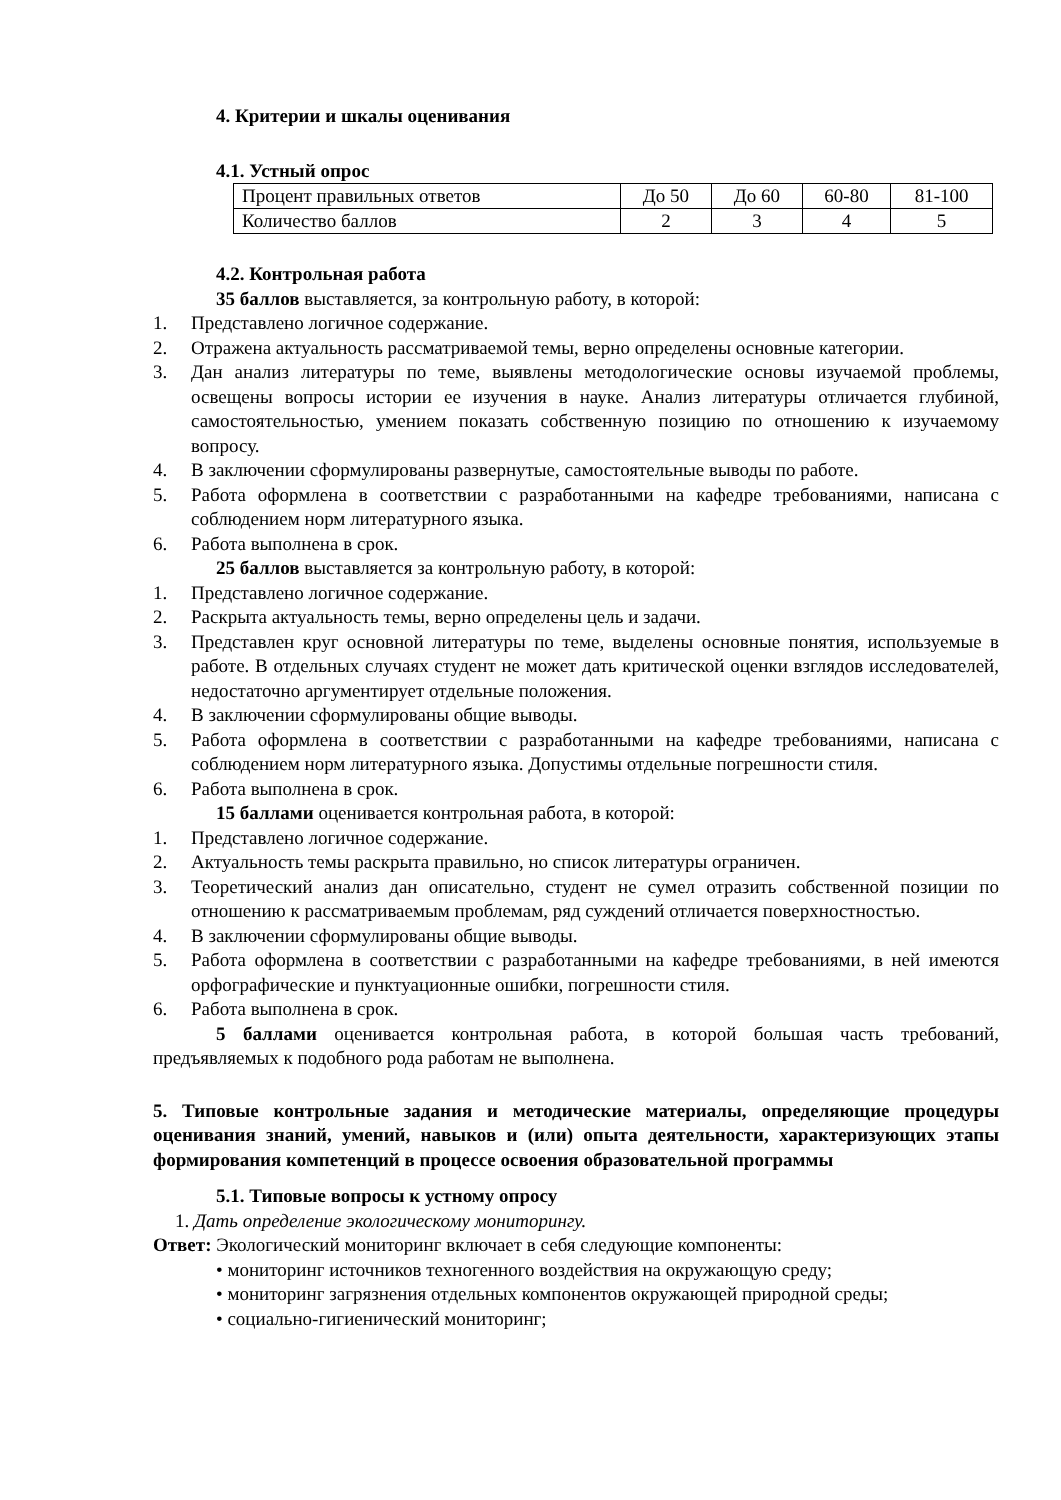4. Критерии и шкалы оценивания
4.1. Устный опрос
| Процент правильных ответов | До 50 | До 60 | 60-80 | 81-100 |
| Количество баллов | 2 | 3 | 4 | 5 |
4.2. Контрольная работа
35 баллов выставляется, за контрольную работу, в которой:
1. Представлено логичное содержание.
2. Отражена актуальность рассматриваемой темы, верно определены основные категории.
3. Дан анализ литературы по теме, выявлены методологические основы изучаемой проблемы, освещены вопросы истории ее изучения в науке. Анализ литературы отличается глубиной, самостоятельностью, умением показать собственную позицию по отношению к изучаемому вопросу.
4. В заключении сформулированы развернутые, самостоятельные выводы по работе.
5. Работа оформлена в соответствии с разработанными на кафедре требованиями, написана с соблюдением норм литературного языка.
6. Работа выполнена в срок.
25 баллов выставляется за контрольную работу, в которой:
1. Представлено логичное содержание.
2. Раскрыта актуальность темы, верно определены цель и задачи.
3. Представлен круг основной литературы по теме, выделены основные понятия, используемые в работе. В отдельных случаях студент не может дать критической оценки взглядов исследователей, недостаточно аргументирует отдельные положения.
4. В заключении сформулированы общие выводы.
5. Работа оформлена в соответствии с разработанными на кафедре требованиями, написана с соблюдением норм литературного языка. Допустимы отдельные погрешности стиля.
6. Работа выполнена в срок.
15 баллами оценивается контрольная работа, в которой:
1. Представлено логичное содержание.
2. Актуальность темы раскрыта правильно, но список литературы ограничен.
3. Теоретический анализ дан описательно, студент не сумел отразить собственной позиции по отношению к рассматриваемым проблемам, ряд суждений отличается поверхностностью.
4. В заключении сформулированы общие выводы.
5. Работа оформлена в соответствии с разработанными на кафедре требованиями, в ней имеются орфографические и пунктуационные ошибки, погрешности стиля.
6. Работа выполнена в срок.
5 баллами оценивается контрольная работа, в которой большая часть требований, предъявляемых к подобного рода работам не выполнена.
5. Типовые контрольные задания и методические материалы, определяющие процедуры оценивания знаний, умений, навыков и (или) опыта деятельности, характеризующих этапы формирования компетенций в процессе освоения образовательной программы
5.1. Типовые вопросы к устному опросу
1. Дать определение экологическому мониторингу.
Ответ: Экологический мониторинг включает в себя следующие компоненты:
• мониторинг источников техногенного воздействия на окружающую среду;
• мониторинг загрязнения отдельных компонентов окружающей природной среды;
• социально-гигиенический мониторинг;